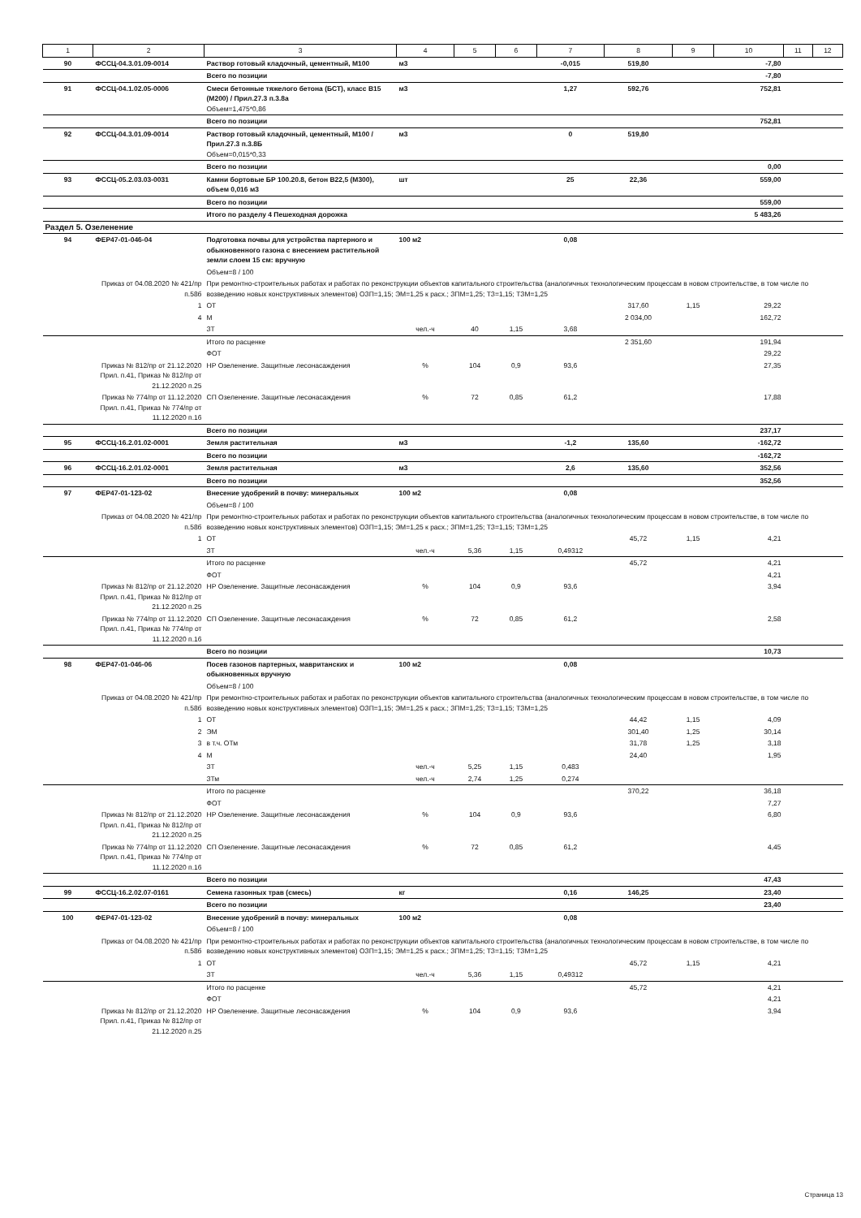| 1 | 2 | 3 | 4 | 5 | 6 | 7 | 8 | 9 | 10 | 11 | 12 |
| --- | --- | --- | --- | --- | --- | --- | --- | --- | --- | --- | --- |
| 90 | ФССЦ-04.3.01.09-0014 | Раствор готовый кладочный, цементный, М100 | м3 | | | -0,015 | 519,80 | | -7,80 | | |
| | | Всего по позиции | | | | | | | -7,80 | | |
| 91 | ФССЦ-04.1.02.05-0006 | Смеси бетонные тяжелого бетона (БСТ), класс В15 (М200) / Прил.27.3 п.3.8а Объем=1,475*0,86 | м3 | | | 1,27 | 592,76 | | 752,81 | | |
| | | Всего по позиции | | | | | | | 752,81 | | |
| 92 | ФССЦ-04.3.01.09-0014 | Раствор готовый кладочный, цементный, М100 / Прил.27.3 п.3.8Б Объем=0,015*0,33 | м3 | | | 0 | 519,80 | | | | |
| | | Всего по позиции | | | | | | | 0,00 | | |
| 93 | ФССЦ-05.2.03.03-0031 | Камни бортовые БР 100.20.8, бетон В22,5 (М300), объем 0,016 м3 | шт | | | 25 | 22,36 | | 559,00 | | |
| | | Всего по позиции | | | | | | | 559,00 | | |
| | | Итого по разделу 4 Пешеходная дорожка | | | | | | | 5 483,26 | | |
| Раздел 5. Озеленение | | | | | | | | | | | |
| 94 | ФЕР47-01-046-04 | Подготовка почвы для устройства партерного и обыкновенного газона с внесением растительной земли слоем 15 см: вручную | 100 м2 | | | 0,08 | | | | | |
| | | Объем=8 / 100 | | | | | | | | | |
| | Приказ от 04.08.2020 № 421/пр п.58б | При ремонтно-строительных работах и работах по реконструкции объектов капитального строительства (аналогичных технологическим процессам в новом строительстве, в том числе по возведению новых конструктивных элементов) ОЗП=1,15; ЭМ=1,25 к расх.; ЗПМ=1,25; ТЗ=1,15; ТЗМ=1,25 | | | | | | | | | |
| | 1 | ОТ | | | | | 317,60 | 1,15 | 29,22 | | |
| | 4 | М | | | | | 2 034,00 | | 162,72 | | |
| | | ЗТ | чел.-ч | 40 | 1,15 | 3,68 | | | | | |
| | | Итого по расценке | | | | | 2 351,60 | | 191,94 | | |
| | | ФОТ | | | | | | | 29,22 | | |
| | Приказ № 812/пр от 21.12.2020 Прил. п.41, Приказ № 812/пр от 21.12.2020 п.25 | НР Озеленение. Защитные лесонасаждения | % | 104 | 0,9 | 93,6 | | | 27,35 | | |
| | Приказ № 774/пр от 11.12.2020 Прил. п.41, Приказ № 774/пр от 11.12.2020 п.16 | СП Озеленение. Защитные лесонасаждения | % | 72 | 0,85 | 61,2 | | | 17,88 | | |
| | | Всего по позиции | | | | | | | 237,17 | | |
| 95 | ФССЦ-16.2.01.02-0001 | Земля растительная | м3 | | | -1,2 | 135,60 | | -162,72 | | |
| | | Всего по позиции | | | | | | | -162,72 | | |
| 96 | ФССЦ-16.2.01.02-0001 | Земля растительная | м3 | | | 2,6 | 135,60 | | 352,56 | | |
| | | Всего по позиции | | | | | | | 352,56 | | |
| 97 | ФЕР47-01-123-02 | Внесение удобрений в почву: минеральных | 100 м2 | | | 0,08 | | | | | |
| | | Объем=8 / 100 | | | | | | | | | |
| | Приказ от 04.08.2020 № 421/пр п.58б | При ремонтно-строительных работах и работах по реконструкции объектов капитального строительства (аналогичных технологическим процессам в новом строительстве, в том числе по возведению новых конструктивных элементов) ОЗП=1,15; ЭМ=1,25 к расх.; ЗПМ=1,25; ТЗ=1,15; ТЗМ=1,25 | | | | | | | | | |
| | 1 | ОТ | | | | | 45,72 | 1,15 | 4,21 | | |
| | | ЗТ | чел.-ч | 5,36 | 1,15 | 0,49312 | | | | | |
| | | Итого по расценке | | | | | 45,72 | | 4,21 | | |
| | | ФОТ | | | | | | | 4,21 | | |
| | Приказ № 812/пр от 21.12.2020 Прил. п.41, Приказ № 812/пр от 21.12.2020 п.25 | НР Озеленение. Защитные лесонасаждения | % | 104 | 0,9 | 93,6 | | | 3,94 | | |
| | Приказ № 774/пр от 11.12.2020 Прил. п.41, Приказ № 774/пр от 11.12.2020 п.16 | СП Озеленение. Защитные лесонасаждения | % | 72 | 0,85 | 61,2 | | | 2,58 | | |
| | | Всего по позиции | | | | | | | 10,73 | | |
| 98 | ФЕР47-01-046-06 | Посев газонов партерных, мавританских и обыкновенных вручную | 100 м2 | | | 0,08 | | | | | |
| | | Объем=8 / 100 | | | | | | | | | |
| | Приказ от 04.08.2020 № 421/пр п.58б | При ремонтно-строительных работах и работах по реконструкции объектов капитального строительства (аналогичных технологическим процессам в новом строительстве, в том числе по возведению новых конструктивных элементов) ОЗП=1,15; ЭМ=1,25 к расх.; ЗПМ=1,25; ТЗ=1,15; ТЗМ=1,25 | | | | | | | | | |
| | 1 | ОТ | | | | | 44,42 | 1,15 | 4,09 | | |
| | 2 | ЭМ | | | | | 301,40 | 1,25 | 30,14 | | |
| | 3 | в т.ч. ОТм | | | | | 31,78 | 1,25 | 3,18 | | |
| | 4 | М | | | | | 24,40 | | 1,95 | | |
| | | ЗТ | чел.-ч | 5,25 | 1,15 | 0,483 | | | | | |
| | | ЗТм | чел.-ч | 2,74 | 1,25 | 0,274 | | | | | |
| | | Итого по расценке | | | | | 370,22 | | 36,18 | | |
| | | ФОТ | | | | | | | 7,27 | | |
| | Приказ № 812/пр от 21.12.2020 Прил. п.41, Приказ № 812/пр от 21.12.2020 п.25 | НР Озеленение. Защитные лесонасаждения | % | 104 | 0,9 | 93,6 | | | 6,80 | | |
| | Приказ № 774/пр от 11.12.2020 Прил. п.41, Приказ № 774/пр от 11.12.2020 п.16 | СП Озеленение. Защитные лесонасаждения | % | 72 | 0,85 | 61,2 | | | 4,45 | | |
| | | Всего по позиции | | | | | | | 47,43 | | |
| 99 | ФССЦ-16.2.02.07-0161 | Семена газонных трав (смесь) | кг | | | 0,16 | 146,25 | | 23,40 | | |
| | | Всего по позиции | | | | | | | 23,40 | | |
| 100 | ФЕР47-01-123-02 | Внесение удобрений в почву: минеральных | 100 м2 | | | 0,08 | | | | | |
| | | Объем=8 / 100 | | | | | | | | | |
| | Приказ от 04.08.2020 № 421/пр п.58б | При ремонтно-строительных работах и работах по реконструкции объектов капитального строительства (аналогичных технологическим процессам в новом строительстве, в том числе по возведению новых конструктивных элементов) ОЗП=1,15; ЭМ=1,25 к расх.; ЗПМ=1,25; ТЗ=1,15; ТЗМ=1,25 | | | | | | | | | |
| | 1 | ОТ | | | | | 45,72 | 1,15 | 4,21 | | |
| | | ЗТ | чел.-ч | 5,36 | 1,15 | 0,49312 | | | | | |
| | | Итого по расценке | | | | | 45,72 | | 4,21 | | |
| | | ФОТ | | | | | | | 4,21 | | |
| | Приказ № 812/пр от 21.12.2020 Прил. п.41, Приказ № 812/пр от 21.12.2020 п.25 | НР Озеленение. Защитные лесонасаждения | % | 104 | 0,9 | 93,6 | | | 3,94 | | |
Страница 13